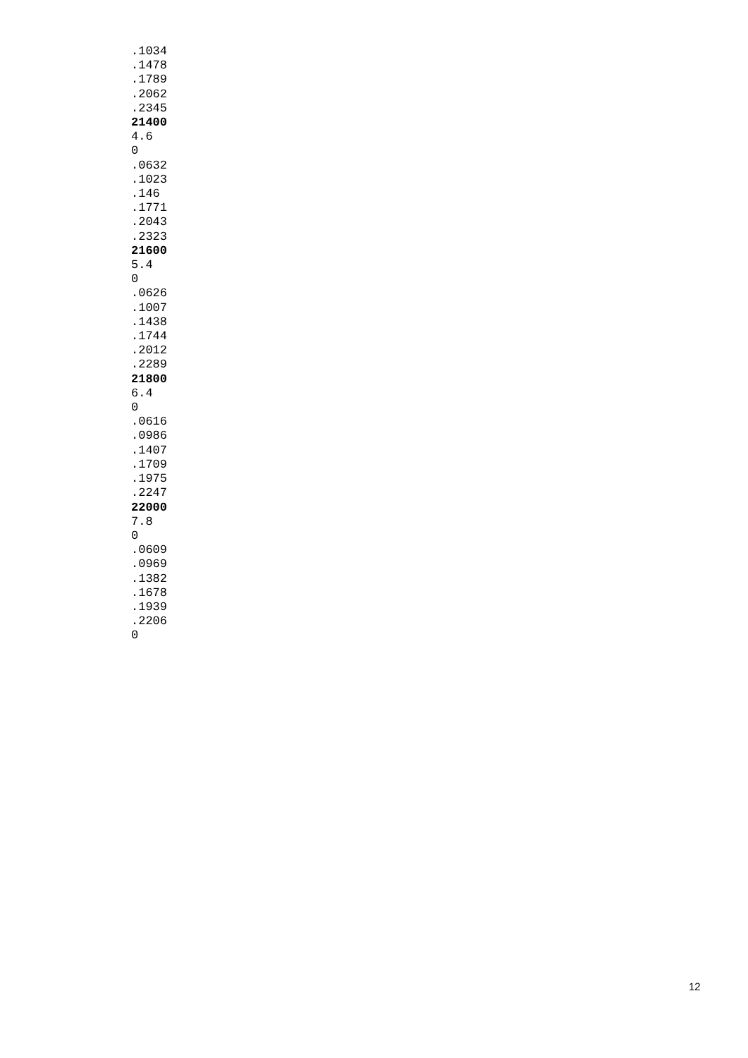.1034
.1478
.1789
.2062
.2345
21400
4.6
0
.0632
.1023
.146
.1771
.2043
.2323
21600
5.4
0
.0626
.1007
.1438
.1744
.2012
.2289
21800
6.4
0
.0616
.0986
.1407
.1709
.1975
.2247
22000
7.8
0
.0609
.0969
.1382
.1678
.1939
.2206
0
12